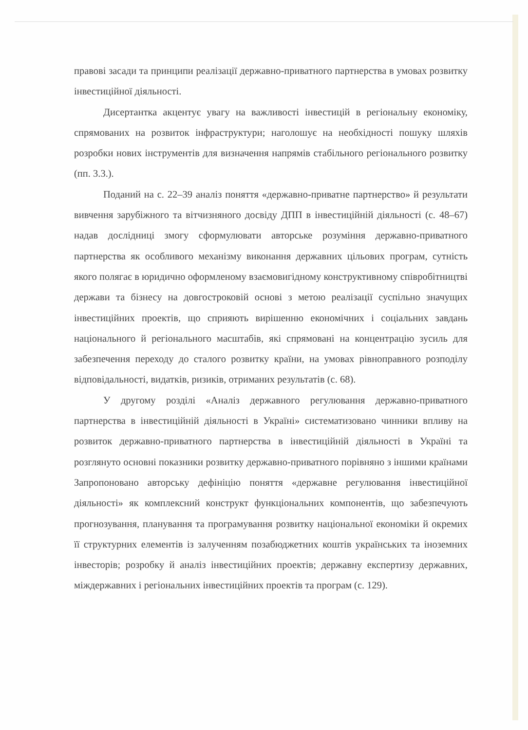правові засади та принципи реалізації державно-приватного партнерства в умовах розвитку інвестиційної діяльності.
Дисертантка акцентує увагу на важливості інвестицій в регіональну економіку, спрямованих на розвиток інфраструктури; наголошує на необхідності пошуку шляхів розробки нових інструментів для визначення напрямів стабільного регіонального розвитку (пп. 3.3.).
Поданий на с. 22–39 аналіз поняття «державно-приватне партнерство» й результати вивчення зарубіжного та вітчизняного досвіду ДПП в інвестиційній діяльності (с. 48–67) надав дослідниці змогу сформулювати авторське розуміння державно-приватного партнерства як особливого механізму виконання державних цільових програм, сутність якого полягає в юридично оформленому взаємовигідному конструктивному співробітництві держави та бізнесу на довгостроковій основі з метою реалізації суспільно значущих інвестиційних проектів, що сприяють вирішенню економічних і соціальних завдань національного й регіонального масштабів, які спрямовані на концентрацію зусиль для забезпечення переходу до сталого розвитку країни, на умовах рівноправного розподілу відповідальності, видатків, ризиків, отриманих результатів (с. 68).
У другому розділі «Аналіз державного регулювання державно-приватного партнерства в інвестиційній діяльності в Україні» систематизовано чинники впливу на розвиток державно-приватного партнерства в інвестиційній діяльності в Україні та розглянуто основні показники розвитку державно-приватного порівняно з іншими країнами Запропоновано авторську дефініцію поняття «державне регулювання інвестиційної діяльності» як комплексний конструкт функціональних компонентів, що забезпечують прогнозування, планування та програмування розвитку національної економіки й окремих її структурних елементів із залученням позабюджетних коштів українських та іноземних інвесторів; розробку й аналіз інвестиційних проектів; державну експертизу державних, міждержавних і регіональних інвестиційних проектів та програм (с. 129).